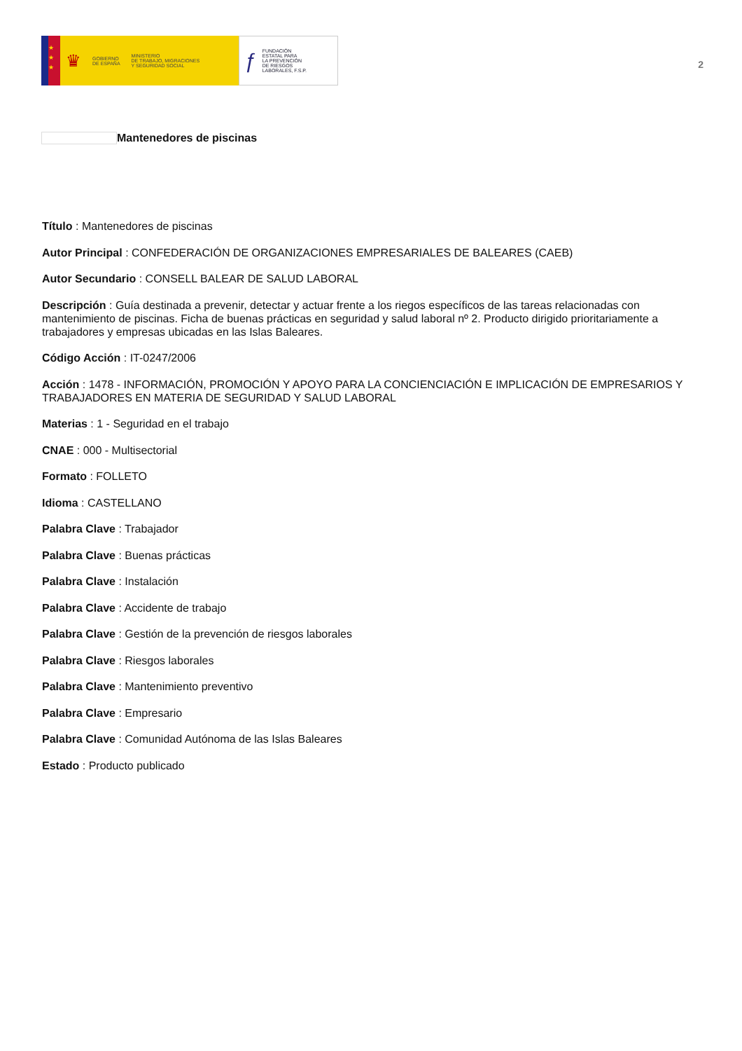★
★
★
♛
GOBIERNO
DE ESPAÑA
MINISTERIO
DE TRABAJO, MIGRACIONES
Y SEGURIDAD SOCIAL
ƒ
FUNDACIÓN
ESTATAL PARA
LA PREVENCIÓN
DE RIESGOS
LABORALES, F.S.P.
2
Mantenedores de piscinas
Título : Mantenedores de piscinas
Autor Principal : CONFEDERACIÓN DE ORGANIZACIONES EMPRESARIALES DE BALEARES (CAEB)
Autor Secundario : CONSELL BALEAR DE SALUD LABORAL
Descripción : Guía destinada a prevenir, detectar y actuar frente a los riegos específicos de las tareas relacionadas con mantenimiento de piscinas. Ficha de buenas prácticas en seguridad y salud laboral nº 2. Producto dirigido prioritariamente a trabajadores y empresas ubicadas en las Islas Baleares.
Código Acción : IT-0247/2006
Acción : 1478 - INFORMACIÓN, PROMOCIÓN Y APOYO PARA LA CONCIENCIACIÓN E IMPLICACIÓN DE EMPRESARIOS Y TRABAJADORES EN MATERIA DE SEGURIDAD Y SALUD LABORAL
Materias : 1 - Seguridad en el trabajo
CNAE : 000 - Multisectorial
Formato : FOLLETO
Idioma : CASTELLANO
Palabra Clave : Trabajador
Palabra Clave : Buenas prácticas
Palabra Clave : Instalación
Palabra Clave : Accidente de trabajo
Palabra Clave : Gestión de la prevención de riesgos laborales
Palabra Clave : Riesgos laborales
Palabra Clave : Mantenimiento preventivo
Palabra Clave : Empresario
Palabra Clave : Comunidad Autónoma de las Islas Baleares
Estado : Producto publicado